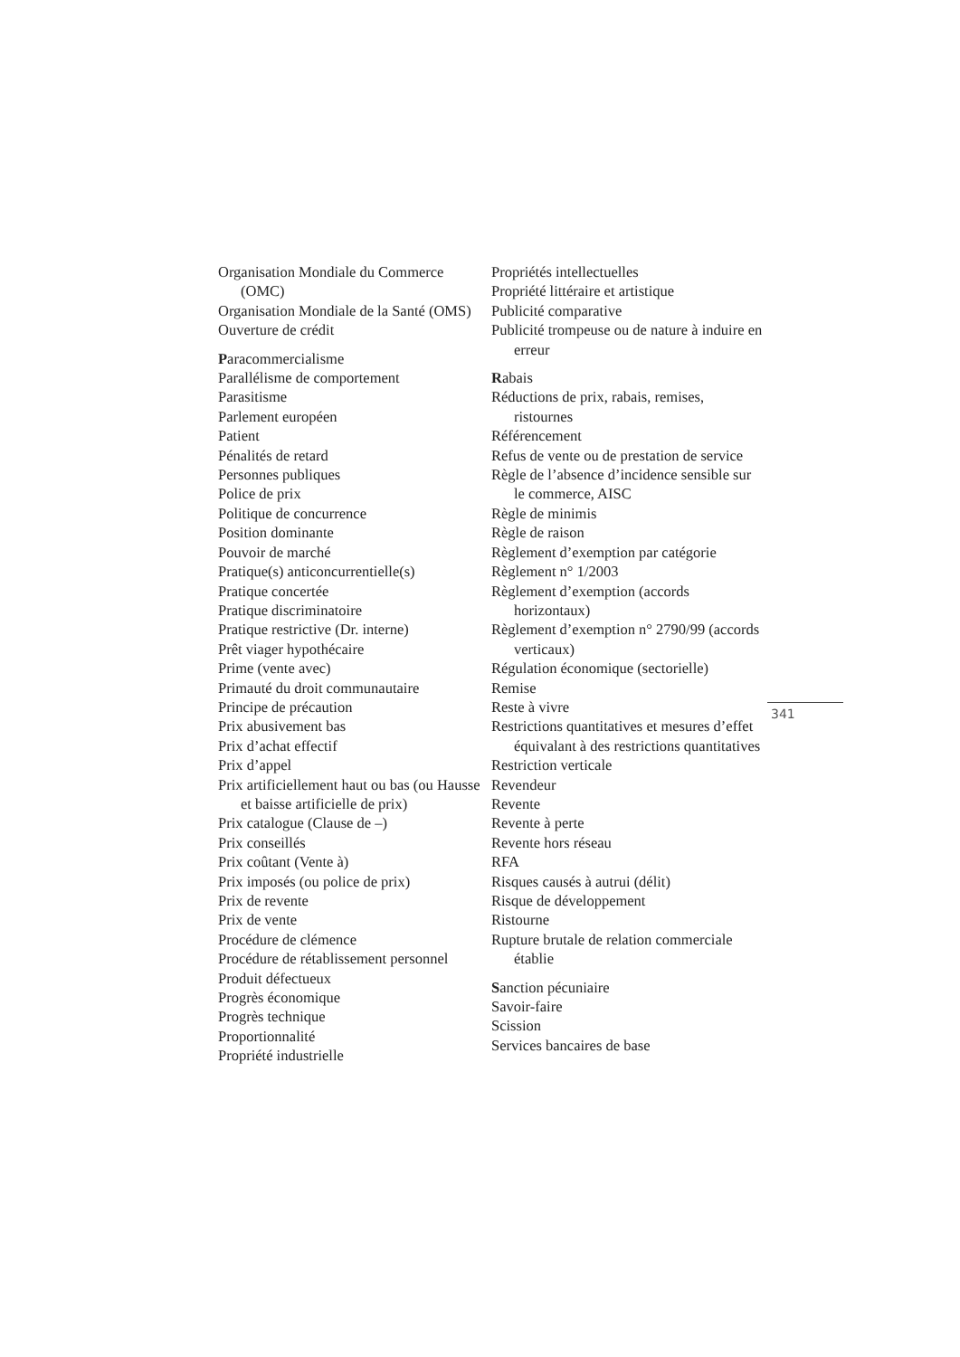Organisation Mondiale du Commerce (OMC)
Organisation Mondiale de la Santé (OMS)
Ouverture de crédit
Paracommercialisme
Parallélisme de comportement
Parasitisme
Parlement européen
Patient
Pénalités de retard
Personnes publiques
Police de prix
Politique de concurrence
Position dominante
Pouvoir de marché
Pratique(s) anticoncurrentielle(s)
Pratique concertée
Pratique discriminatoire
Pratique restrictive (Dr. interne)
Prêt viager hypothécaire
Prime (vente avec)
Primauté du droit communautaire
Principe de précaution
Prix abusivement bas
Prix d’achat effectif
Prix d’appel
Prix artificiellement haut ou bas (ou Hausse et baisse artificielle de prix)
Prix catalogue (Clause de –)
Prix conseillés
Prix coûtant (Vente à)
Prix imposés (ou police de prix)
Prix de revente
Prix de vente
Procédure de clémence
Procédure de rétablissement personnel
Produit défectueux
Progrès économique
Progrès technique
Proportionnalité
Propriété industrielle
Propriétés intellectuelles
Propriété littéraire et artistique
Publicité comparative
Publicité trompeuse ou de nature à induire en erreur
Rabais
Réductions de prix, rabais, remises, ristournes
Référencement
Refus de vente ou de prestation de service
Règle de l’absence d’incidence sensible sur le commerce, AISC
Règle de minimis
Règle de raison
Règlement d’exemption par catégorie
Règlement n° 1/2003
Règlement d’exemption (accords horizontaux)
Règlement d’exemption n° 2790/99 (accords verticaux)
Régulation économique (sectorielle)
Remise
Reste à vivre
Restrictions quantitatives et mesures d’effet équivalant à des restrictions quantitatives
Restriction verticale
Revendeur
Revente
Revente à perte
Revente hors réseau
RFA
Risques causés à autrui (délit)
Risque de développement
Ristourne
Rupture brutale de relation commerciale établie
Sanction pécuniaire
Savoir-faire
Scission
Services bancaires de base
341